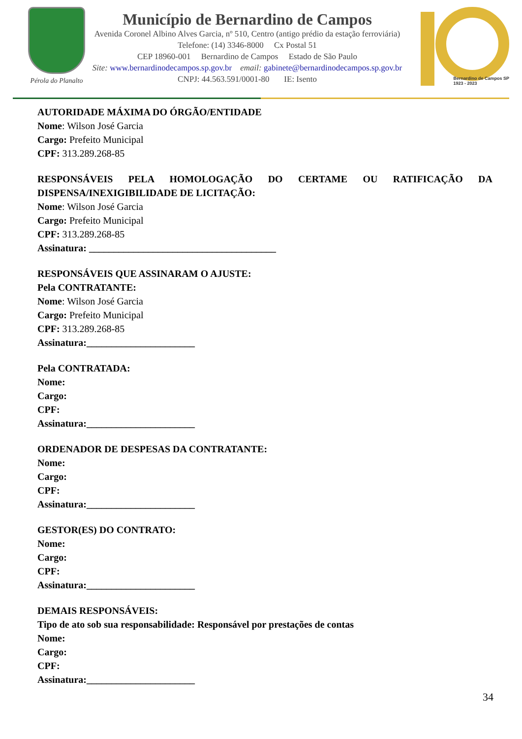Pérola do Planalto
Município de Bernardino de Campos
Avenida Coronel Albino Alves Garcia, nº 510, Centro (antigo prédio da estação ferroviária)
Telefone: (14) 3346-8000 Cx Postal 51
CEP 18960-001 Bernardino de Campos Estado de São Paulo
Site: www.bernardinodecampos.sp.gov.br email: gabinete@bernardinodecampos.sp.gov.br
CNPJ: 44.563.591/0001-80 IE: Isento
Bernardino de Campos SP
1923 - 2023
AUTORIDADE MÁXIMA DO ÓRGÃO/ENTIDADE
Nome: Wilson José Garcia
Cargo: Prefeito Municipal
CPF: 313.289.268-85
RESPONSÁVEIS PELA HOMOLOGAÇÃO DO CERTAME OU RATIFICAÇÃO DA
DISPENSA/INEXIGIBILIDADE DE LICITAÇÃO:
Nome: Wilson José Garcia
Cargo: Prefeito Municipal
CPF: 313.289.268-85
Assinatura: ______________________________________
RESPONSÁVEIS QUE ASSINARAM O AJUSTE:
Pela CONTRATANTE:
Nome: Wilson José Garcia
Cargo: Prefeito Municipal
CPF: 313.289.268-85
Assinatura:______________________
Pela CONTRATADA:
Nome:
Cargo:
CPF:
Assinatura:______________________
ORDENADOR DE DESPESAS DA CONTRATANTE:
Nome:
Cargo:
CPF:
Assinatura:______________________
GESTOR(ES) DO CONTRATO:
Nome:
Cargo:
CPF:
Assinatura:______________________
DEMAIS RESPONSÁVEIS:
Tipo de ato sob sua responsabilidade: Responsável por prestações de contas
Nome:
Cargo:
CPF:
Assinatura:______________________
34